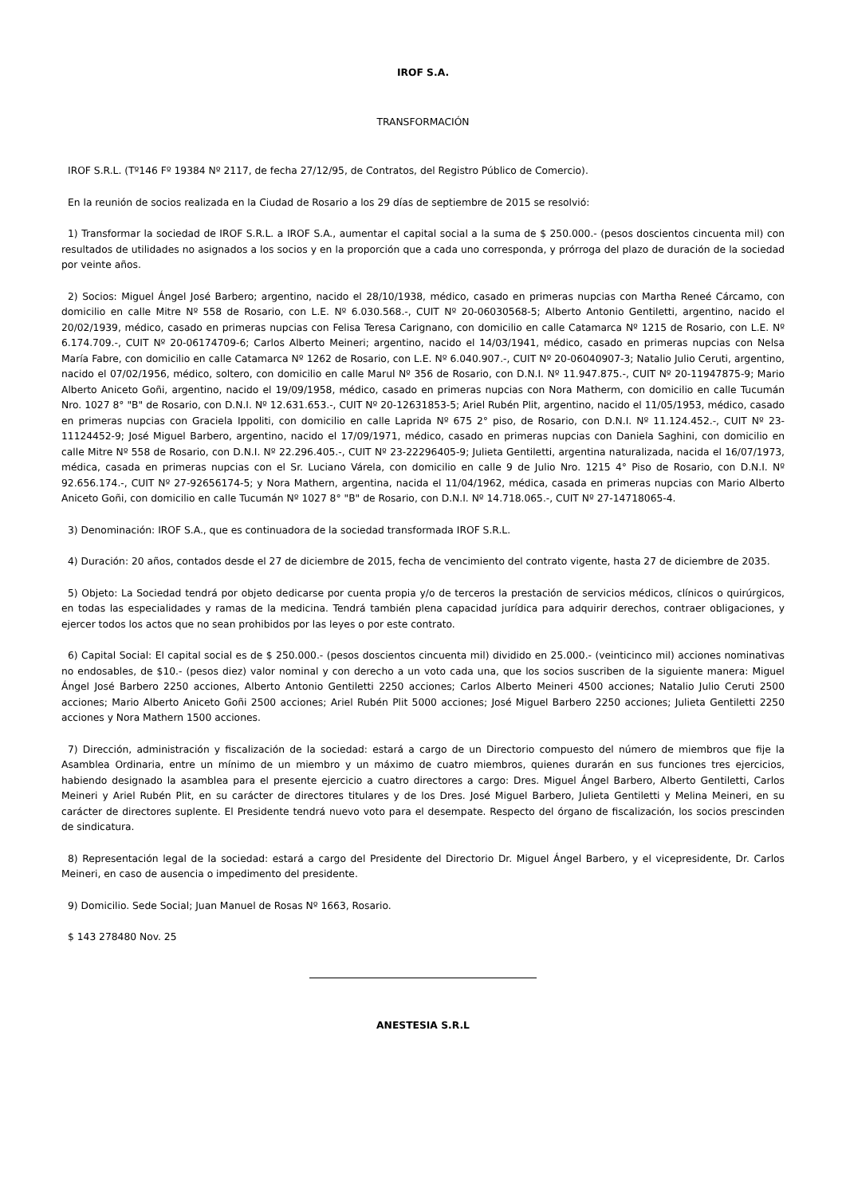IROF S.A.
TRANSFORMACIÓN
IROF S.R.L. (Tº146 Fº 19384 Nº 2117, de fecha 27/12/95, de Contratos, del Registro Público de Comercio).
En la reunión de socios realizada en la Ciudad de Rosario a los 29 días de septiembre de 2015 se resolvió:
1) Transformar la sociedad de IROF S.R.L. a IROF S.A., aumentar el capital social a la suma de $ 250.000.- (pesos doscientos cincuenta mil) con resultados de utilidades no asignados a los socios y en la proporción que a cada uno corresponda, y prórroga del plazo de duración de la sociedad por veinte años.
2) Socios: Miguel Ángel José Barbero; argentino, nacido el 28/10/1938, médico, casado en primeras nupcias con Martha Reneé Cárcamo, con domicilio en calle Mitre Nº 558 de Rosario, con L.E. Nº 6.030.568.-, CUIT Nº 20-06030568-5; Alberto Antonio Gentiletti, argentino, nacido el 20/02/1939, médico, casado en primeras nupcias con Felisa Teresa Carignano, con domicilio en calle Catamarca Nº 1215 de Rosario, con L.E. Nº 6.174.709.-, CUIT Nº 20-06174709-6; Carlos Alberto Meineri; argentino, nacido el 14/03/1941, médico, casado en primeras nupcias con Nelsa María Fabre, con domicilio en calle Catamarca Nº 1262 de Rosario, con L.E. Nº 6.040.907.-, CUIT Nº 20-06040907-3; Natalio Julio Ceruti, argentino, nacido el 07/02/1956, médico, soltero, con domicilio en calle Marul Nº 356 de Rosario, con D.N.I. Nº 11.947.875.-, CUIT Nº 20-11947875-9; Mario Alberto Aniceto Goñi, argentino, nacido el 19/09/1958, médico, casado en primeras nupcias con Nora Matherm, con domicilio en calle Tucumán Nro. 1027 8° "B" de Rosario, con D.N.I. Nº 12.631.653.-, CUIT Nº 20-12631853-5; Ariel Rubén Plit, argentino, nacido el 11/05/1953, médico, casado en primeras nupcias con Graciela Ippoliti, con domicilio en calle Laprida Nº 675 2° piso, de Rosario, con D.N.I. Nº 11.124.452.-, CUIT Nº 23-11124452-9; José Miguel Barbero, argentino, nacido el 17/09/1971, médico, casado en primeras nupcias con Daniela Saghini, con domicilio en calle Mitre Nº 558 de Rosario, con D.N.I. Nº 22.296.405.-, CUIT Nº 23-22296405-9; Julieta Gentiletti, argentina naturalizada, nacida el 16/07/1973, médica, casada en primeras nupcias con el Sr. Luciano Várela, con domicilio en calle 9 de Julio Nro. 1215 4° Piso de Rosario, con D.N.I. Nº 92.656.174.-, CUIT Nº 27-92656174-5; y Nora Mathern, argentina, nacida el 11/04/1962, médica, casada en primeras nupcias con Mario Alberto Aniceto Goñi, con domicilio en calle Tucumán Nº 1027 8° "B" de Rosario, con D.N.I. Nº 14.718.065.-, CUIT Nº 27-14718065-4.
3) Denominación: IROF S.A., que es continuadora de la sociedad transformada IROF S.R.L.
4) Duración: 20 años, contados desde el 27 de diciembre de 2015, fecha de vencimiento del contrato vigente, hasta 27 de diciembre de 2035.
5) Objeto: La Sociedad tendrá por objeto dedicarse por cuenta propia y/o de terceros la prestación de servicios médicos, clínicos o quirúrgicos, en todas las especialidades y ramas de la medicina. Tendrá también plena capacidad jurídica para adquirir derechos, contraer obligaciones, y ejercer todos los actos que no sean prohibidos por las leyes o por este contrato.
6) Capital Social: El capital social es de $ 250.000.- (pesos doscientos cincuenta mil) dividido en 25.000.- (veinticinco mil) acciones nominativas no endosables, de $10.- (pesos diez) valor nominal y con derecho a un voto cada una, que los socios suscriben de la siguiente manera: Miguel Ángel José Barbero 2250 acciones, Alberto Antonio Gentiletti 2250 acciones; Carlos Alberto Meineri 4500 acciones; Natalio Julio Ceruti 2500 acciones; Mario Alberto Aniceto Goñi 2500 acciones; Ariel Rubén Plit 5000 acciones; José Miguel Barbero 2250 acciones; Julieta Gentiletti 2250 acciones y Nora Mathern 1500 acciones.
7) Dirección, administración y fiscalización de la sociedad: estará a cargo de un Directorio compuesto del número de miembros que fije la Asamblea Ordinaria, entre un mínimo de un miembro y un máximo de cuatro miembros, quienes durarán en sus funciones tres ejercicios, habiendo designado la asamblea para el presente ejercicio a cuatro directores a cargo: Dres. Miguel Ángel Barbero, Alberto Gentiletti, Carlos Meineri y Ariel Rubén Plit, en su carácter de directores titulares y de los Dres. José Miguel Barbero, Julieta Gentiletti y Melina Meineri, en su carácter de directores suplente. El Presidente tendrá nuevo voto para el desempate. Respecto del órgano de fiscalización, los socios prescinden de sindicatura.
8) Representación legal de la sociedad: estará a cargo del Presidente del Directorio Dr. Miguel Ángel Barbero, y el vicepresidente, Dr. Carlos Meineri, en caso de ausencia o impedimento del presidente.
9) Domicilio. Sede Social; Juan Manuel de Rosas Nº 1663, Rosario.
$ 143 278480 Nov. 25
ANESTESIA S.R.L